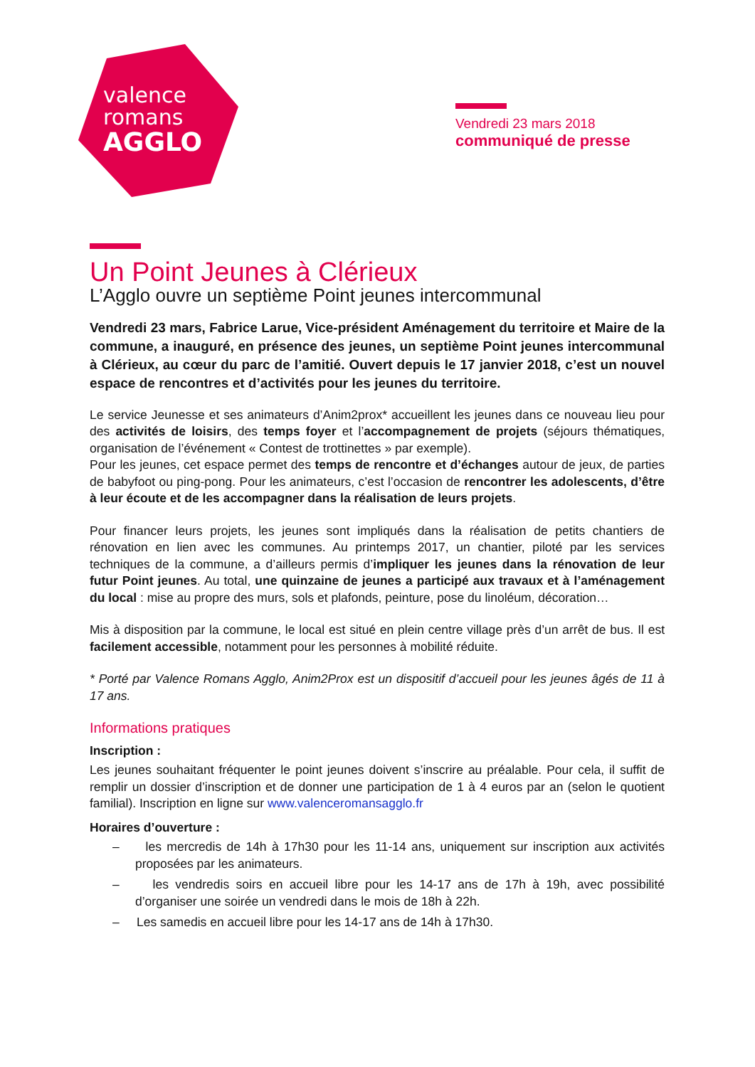valence
romans
AGGLO
Vendredi 23 mars 2018
communiqué de presse
Un Point Jeunes à Clérieux
L’Agglo ouvre un septième Point jeunes intercommunal
Vendredi 23 mars, Fabrice Larue, Vice-président Aménagement du territoire et Maire de la commune, a inauguré, en présence des jeunes, un septième Point jeunes intercommunal à Clérieux, au cœur du parc de l’amitié. Ouvert depuis le 17 janvier 2018, c’est un nouvel espace de rencontres et d’activités pour les jeunes du territoire.
Le service Jeunesse et ses animateurs d’Anim2prox* accueillent les jeunes dans ce nouveau lieu pour des activités de loisirs, des temps foyer et l’accompagnement de projets (séjours thématiques, organisation de l’événement « Contest de trottinettes » par exemple).
Pour les jeunes, cet espace permet des temps de rencontre et d’échanges autour de jeux, de parties de babyfoot ou ping-pong. Pour les animateurs, c’est l’occasion de rencontrer les adolescents, d’être à leur écoute et de les accompagner dans la réalisation de leurs projets.
Pour financer leurs projets, les jeunes sont impliqués dans la réalisation de petits chantiers de rénovation en lien avec les communes. Au printemps 2017, un chantier, piloté par les services techniques de la commune, a d’ailleurs permis d’impliquer les jeunes dans la rénovation de leur futur Point jeunes. Au total, une quinzaine de jeunes a participé aux travaux et à l’aménagement du local : mise au propre des murs, sols et plafonds, peinture, pose du linoléum, décoration…
Mis à disposition par la commune, le local est situé en plein centre village près d’un arrêt de bus. Il est facilement accessible, notamment pour les personnes à mobilité réduite.
* Porté par Valence Romans Agglo, Anim2Prox est un dispositif d’accueil pour les jeunes âgés de 11 à 17 ans.
Informations pratiques
Inscription :
Les jeunes souhaitant fréquenter le point jeunes doivent s’inscrire au préalable. Pour cela, il suffit de remplir un dossier d’inscription et de donner une participation de 1 à 4 euros par an (selon le quotient familial). Inscription en ligne sur www.valenceromansagglo.fr
Horaires d’ouverture :
– les mercredis de 14h à 17h30 pour les 11-14 ans, uniquement sur inscription aux activités proposées par les animateurs.
– les vendredis soirs en accueil libre pour les 14-17 ans de 17h à 19h, avec possibilité d’organiser une soirée un vendredi dans le mois de 18h à 22h.
– Les samedis en accueil libre pour les 14-17 ans de 14h à 17h30.